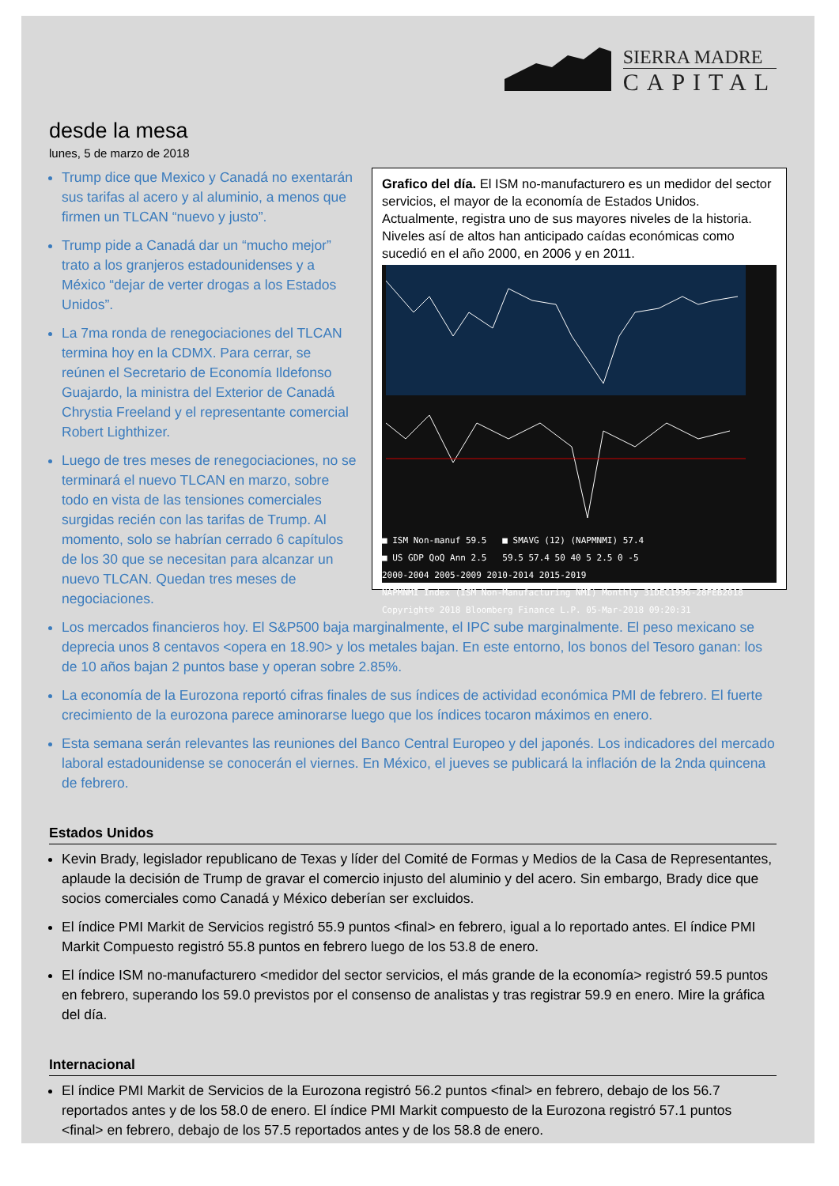SIERRA MADRE
CAPITAL
desde la mesa
lunes, 5 de marzo de 2018
Grafico del día. El ISM no-manufacturero es un medidor del sector servicios, el mayor de la economía de Estados Unidos. Actualmente, registra uno de sus mayores niveles de la historia. Niveles así de altos han anticipado caídas económicas como sucedió en el año 2000, en 2006 y en 2011.
■ ISM Non-manuf 59.5 ■ SMAVG (12) (NAPMNMI) 57.4
■ US GDP QoQ Ann 2.5 59.5 57.4 50 40 5 2.5 0 -5
2000-2004 2005-2009 2010-2014 2015-2019
NAPMNMI Index (ISM Non-Manufacturing NMI) Monthly 31DEC1996-28FEB2018
Copyright© 2018 Bloomberg Finance L.P. 05-Mar-2018 09:20:31
Trump dice que Mexico y Canadá no exentarán sus tarifas al acero y al aluminio, a menos que firmen un TLCAN “nuevo y justo”.
Trump pide a Canadá dar un “mucho mejor” trato a los granjeros estadounidenses y a México “dejar de verter drogas a los Estados Unidos”.
La 7ma ronda de renegociaciones del TLCAN termina hoy en la CDMX. Para cerrar, se reúnen el Secretario de Economía Ildefonso Guajardo, la ministra del Exterior de Canadá Chrystia Freeland y el representante comercial Robert Lighthizer.
Luego de tres meses de renegociaciones, no se terminará el nuevo TLCAN en marzo, sobre todo en vista de las tensiones comerciales surgidas recién con las tarifas de Trump. Al momento, solo se habrían cerrado 6 capítulos de los 30 que se necesitan para alcanzar un nuevo TLCAN. Quedan tres meses de negociaciones.
Los mercados financieros hoy. El S&P500 baja marginalmente, el IPC sube marginalmente. El peso mexicano se deprecia unos 8 centavos <opera en 18.90> y los metales bajan. En este entorno, los bonos del Tesoro ganan: los de 10 años bajan 2 puntos base y operan sobre 2.85%.
La economía de la Eurozona reportó cifras finales de sus índices de actividad económica PMI de febrero. El fuerte crecimiento de la eurozona parece aminorarse luego que los índices tocaron máximos en enero.
Esta semana serán relevantes las reuniones del Banco Central Europeo y del japonés. Los indicadores del mercado laboral estadounidense se conocerán el viernes. En México, el jueves se publicará la inflación de la 2nda quincena de febrero.
Estados Unidos
Kevin Brady, legislador republicano de Texas y líder del Comité de Formas y Medios de la Casa de Representantes, aplaude la decisión de Trump de gravar el comercio injusto del aluminio y del acero. Sin embargo, Brady dice que socios comerciales como Canadá y México deberían ser excluidos.
El índice PMI Markit de Servicios registró 55.9 puntos <final> en febrero, igual a lo reportado antes. El índice PMI Markit Compuesto registró 55.8 puntos en febrero luego de los 53.8 de enero.
El índice ISM no-manufacturero <medidor del sector servicios, el más grande de la economía> registró 59.5 puntos en febrero, superando los 59.0 previstos por el consenso de analistas y tras registrar 59.9 en enero. Mire la gráfica del día.
Internacional
El índice PMI Markit de Servicios de la Eurozona registró 56.2 puntos <final> en febrero, debajo de los 56.7 reportados antes y de los 58.0 de enero. El índice PMI Markit compuesto de la Eurozona registró 57.1 puntos <final> en febrero, debajo de los 57.5 reportados antes y de los 58.8 de enero.